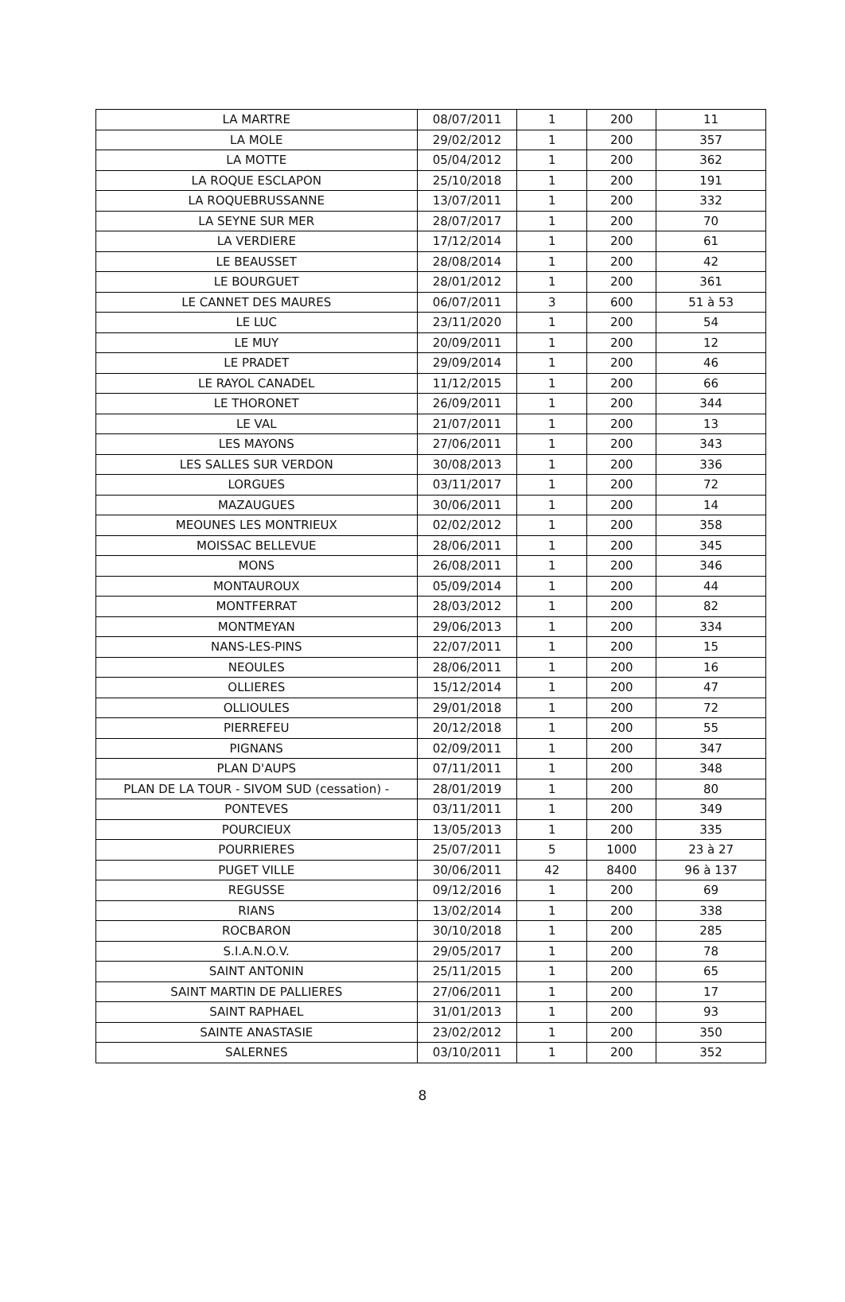| LA MARTRE | 08/07/2011 | 1 | 200 | 11 |
| LA MOLE | 29/02/2012 | 1 | 200 | 357 |
| LA MOTTE | 05/04/2012 | 1 | 200 | 362 |
| LA ROQUE ESCLAPON | 25/10/2018 | 1 | 200 | 191 |
| LA ROQUEBRUSSANNE | 13/07/2011 | 1 | 200 | 332 |
| LA SEYNE SUR MER | 28/07/2017 | 1 | 200 | 70 |
| LA VERDIERE | 17/12/2014 | 1 | 200 | 61 |
| LE BEAUSSET | 28/08/2014 | 1 | 200 | 42 |
| LE BOURGUET | 28/01/2012 | 1 | 200 | 361 |
| LE CANNET DES MAURES | 06/07/2011 | 3 | 600 | 51 à 53 |
| LE LUC | 23/11/2020 | 1 | 200 | 54 |
| LE MUY | 20/09/2011 | 1 | 200 | 12 |
| LE PRADET | 29/09/2014 | 1 | 200 | 46 |
| LE RAYOL CANADEL | 11/12/2015 | 1 | 200 | 66 |
| LE THORONET | 26/09/2011 | 1 | 200 | 344 |
| LE VAL | 21/07/2011 | 1 | 200 | 13 |
| LES MAYONS | 27/06/2011 | 1 | 200 | 343 |
| LES SALLES SUR VERDON | 30/08/2013 | 1 | 200 | 336 |
| LORGUES | 03/11/2017 | 1 | 200 | 72 |
| MAZAUGUES | 30/06/2011 | 1 | 200 | 14 |
| MEOUNES LES MONTRIEUX | 02/02/2012 | 1 | 200 | 358 |
| MOISSAC BELLEVUE | 28/06/2011 | 1 | 200 | 345 |
| MONS | 26/08/2011 | 1 | 200 | 346 |
| MONTAUROUX | 05/09/2014 | 1 | 200 | 44 |
| MONTFERRAT | 28/03/2012 | 1 | 200 | 82 |
| MONTMEYAN | 29/06/2013 | 1 | 200 | 334 |
| NANS-LES-PINS | 22/07/2011 | 1 | 200 | 15 |
| NEOULES | 28/06/2011 | 1 | 200 | 16 |
| OLLIERES | 15/12/2014 | 1 | 200 | 47 |
| OLLIOULES | 29/01/2018 | 1 | 200 | 72 |
| PIERREFEU | 20/12/2018 | 1 | 200 | 55 |
| PIGNANS | 02/09/2011 | 1 | 200 | 347 |
| PLAN D'AUPS | 07/11/2011 | 1 | 200 | 348 |
| PLAN DE LA TOUR - SIVOM SUD (cessation) - | 28/01/2019 | 1 | 200 | 80 |
| PONTEVES | 03/11/2011 | 1 | 200 | 349 |
| POURCIEUX | 13/05/2013 | 1 | 200 | 335 |
| POURRIERES | 25/07/2011 | 5 | 1000 | 23 à 27 |
| PUGET VILLE | 30/06/2011 | 42 | 8400 | 96 à 137 |
| REGUSSE | 09/12/2016 | 1 | 200 | 69 |
| RIANS | 13/02/2014 | 1 | 200 | 338 |
| ROCBARON | 30/10/2018 | 1 | 200 | 285 |
| S.I.A.N.O.V. | 29/05/2017 | 1 | 200 | 78 |
| SAINT ANTONIN | 25/11/2015 | 1 | 200 | 65 |
| SAINT MARTIN DE PALLIERES | 27/06/2011 | 1 | 200 | 17 |
| SAINT RAPHAEL | 31/01/2013 | 1 | 200 | 93 |
| SAINTE ANASTASIE | 23/02/2012 | 1 | 200 | 350 |
| SALERNES | 03/10/2011 | 1 | 200 | 352 |
8